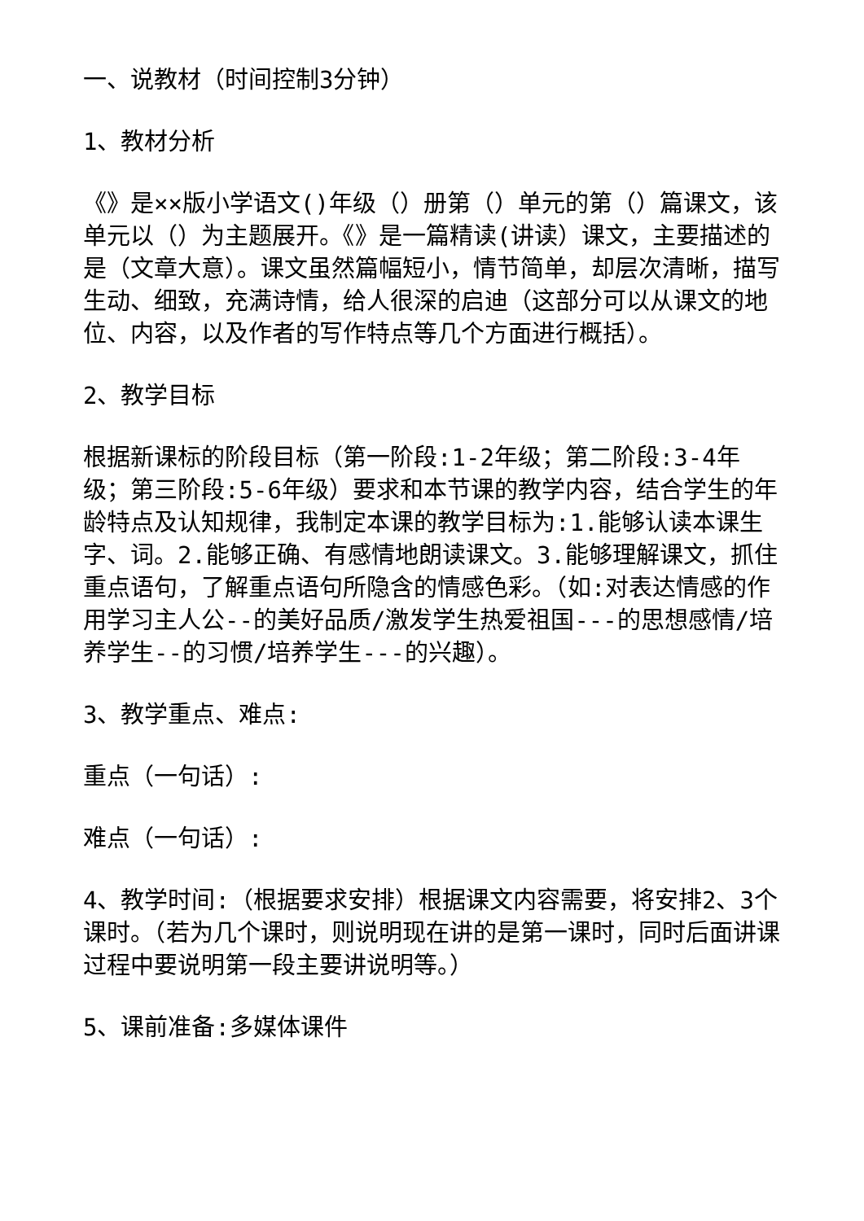一、说教材（时间控制3分钟）
1、教材分析
《》是××版小学语文()年级（）册第（）单元的第（）篇课文，该单元以（）为主题展开。《》是一篇精读(讲读）课文，主要描述的是（文章大意）。课文虽然篇幅短小，情节简单，却层次清晰，描写生动、细致，充满诗情，给人很深的启迪（这部分可以从课文的地位、内容，以及作者的写作特点等几个方面进行概括）。
2、教学目标
根据新课标的阶段目标（第一阶段:1-2年级；第二阶段:3-4年级；第三阶段:5-6年级）要求和本节课的教学内容，结合学生的年龄特点及认知规律，我制定本课的教学目标为:1.能够认读本课生字、词。2.能够正确、有感情地朗读课文。3.能够理解课文，抓住重点语句，了解重点语句所隐含的情感色彩。（如:对表达情感的作用学习主人公--的美好品质/激发学生热爱祖国---的思想感情/培养学生--的习惯/培养学生---的兴趣）。
3、教学重点、难点:
重点（一句话）:
难点（一句话）:
4、教学时间:（根据要求安排）根据课文内容需要，将安排2、3个课时。（若为几个课时，则说明现在讲的是第一课时，同时后面讲课过程中要说明第一段主要讲说明等。）
5、课前准备:多媒体课件